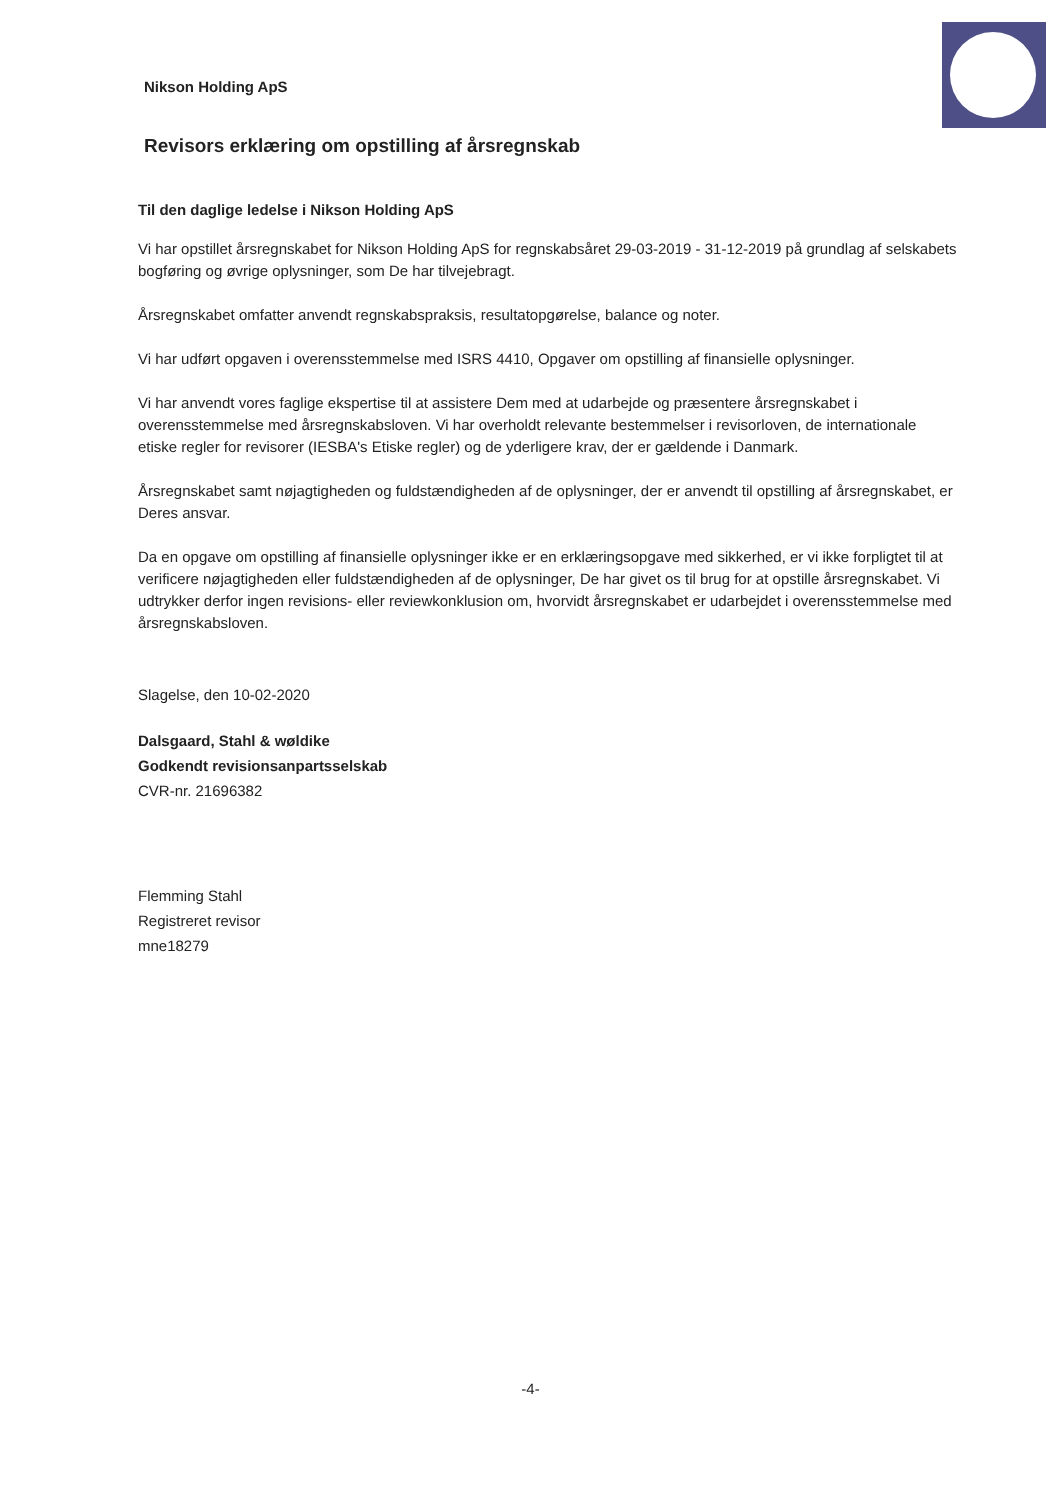Nikson Holding ApS
Revisors erklæring om opstilling af årsregnskab
Til den daglige ledelse i Nikson Holding ApS
Vi har opstillet årsregnskabet for Nikson Holding ApS for regnskabsåret 29-03-2019 - 31-12-2019 på grundlag af selskabets bogføring og øvrige oplysninger, som De har tilvejebragt.
Årsregnskabet omfatter anvendt regnskabspraksis, resultatopgørelse, balance og noter.
Vi har udført opgaven i overensstemmelse med ISRS 4410, Opgaver om opstilling af finansielle oplysninger.
Vi har anvendt vores faglige ekspertise til at assistere Dem med at udarbejde og præsentere årsregnskabet i overensstemmelse med årsregnskabsloven. Vi har overholdt relevante bestemmelser i revisorloven, de internationale etiske regler for revisorer (IESBA's Etiske regler) og de yderligere krav, der er gældende i Danmark.
Årsregnskabet samt nøjagtigheden og fuldstændigheden af de oplysninger, der er anvendt til opstilling af årsregnskabet, er Deres ansvar.
Da en opgave om opstilling af finansielle oplysninger ikke er en erklæringsopgave med sikkerhed, er vi ikke forpligtet til at verificere nøjagtigheden eller fuldstændigheden af de oplysninger, De har givet os til brug for at opstille årsregnskabet. Vi udtrykker derfor ingen revisions- eller reviewkonklusion om, hvorvidt årsregnskabet er udarbejdet i overensstemmelse med årsregnskabsloven.
Slagelse, den 10-02-2020
Dalsgaard, Stahl & wøldike
Godkendt revisionsanpartsselskab
CVR-nr. 21696382
Flemming Stahl
Registreret revisor
mne18279
-4-